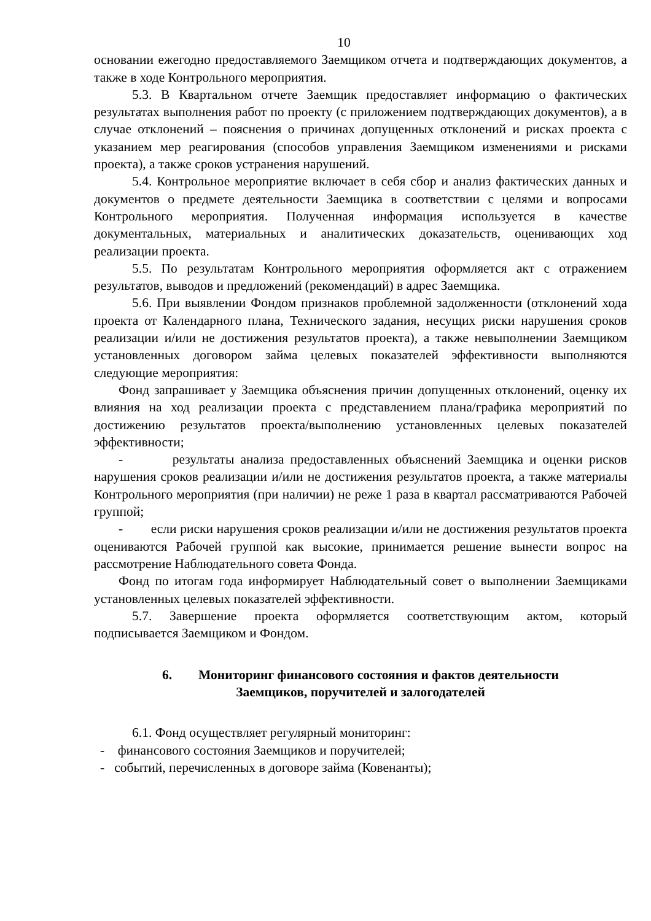10
основании ежегодно предоставляемого Заемщиком отчета и подтверждающих документов, а также в ходе Контрольного мероприятия.
5.3. В Квартальном отчете Заемщик предоставляет информацию о фактических результатах выполнения работ по проекту (с приложением подтверждающих документов), а в случае отклонений – пояснения о причинах допущенных отклонений и рисках проекта с указанием мер реагирования (способов управления Заемщиком изменениями и рисками проекта), а также сроков устранения нарушений.
5.4. Контрольное мероприятие включает в себя сбор и анализ фактических данных и документов о предмете деятельности Заемщика в соответствии с целями и вопросами Контрольного мероприятия. Полученная информация используется в качестве документальных, материальных и аналитических доказательств, оценивающих ход реализации проекта.
5.5. По результатам Контрольного мероприятия оформляется акт с отражением результатов, выводов и предложений (рекомендаций) в адрес Заемщика.
5.6. При выявлении Фондом признаков проблемной задолженности (отклонений хода проекта от Календарного плана, Технического задания, несущих риски нарушения сроков реализации и/или не достижения результатов проекта), а также невыполнении Заемщиком установленных договором займа целевых показателей эффективности выполняются следующие мероприятия:
Фонд запрашивает у Заемщика объяснения причин допущенных отклонений, оценку их влияния на ход реализации проекта с представлением плана/графика мероприятий по достижению результатов проекта/выполнению установленных целевых показателей эффективности;
- результаты анализа предоставленных объяснений Заемщика и оценки рисков нарушения сроков реализации и/или не достижения результатов проекта, а также материалы Контрольного мероприятия (при наличии) не реже 1 раза в квартал рассматриваются Рабочей группой;
- если риски нарушения сроков реализации и/или не достижения результатов проекта оцениваются Рабочей группой как высокие, принимается решение вынести вопрос на рассмотрение Наблюдательного совета Фонда.
Фонд по итогам года информирует Наблюдательный совет о выполнении Заемщиками установленных целевых показателей эффективности.
5.7. Завершение проекта оформляется соответствующим актом, который подписывается Заемщиком и Фондом.
6. Мониторинг финансового состояния и фактов деятельности
Заемщиков, поручителей и залогодателей
6.1. Фонд осуществляет регулярный мониторинг:
- финансового состояния Заемщиков и поручителей;
- событий, перечисленных в договоре займа (Ковенанты);